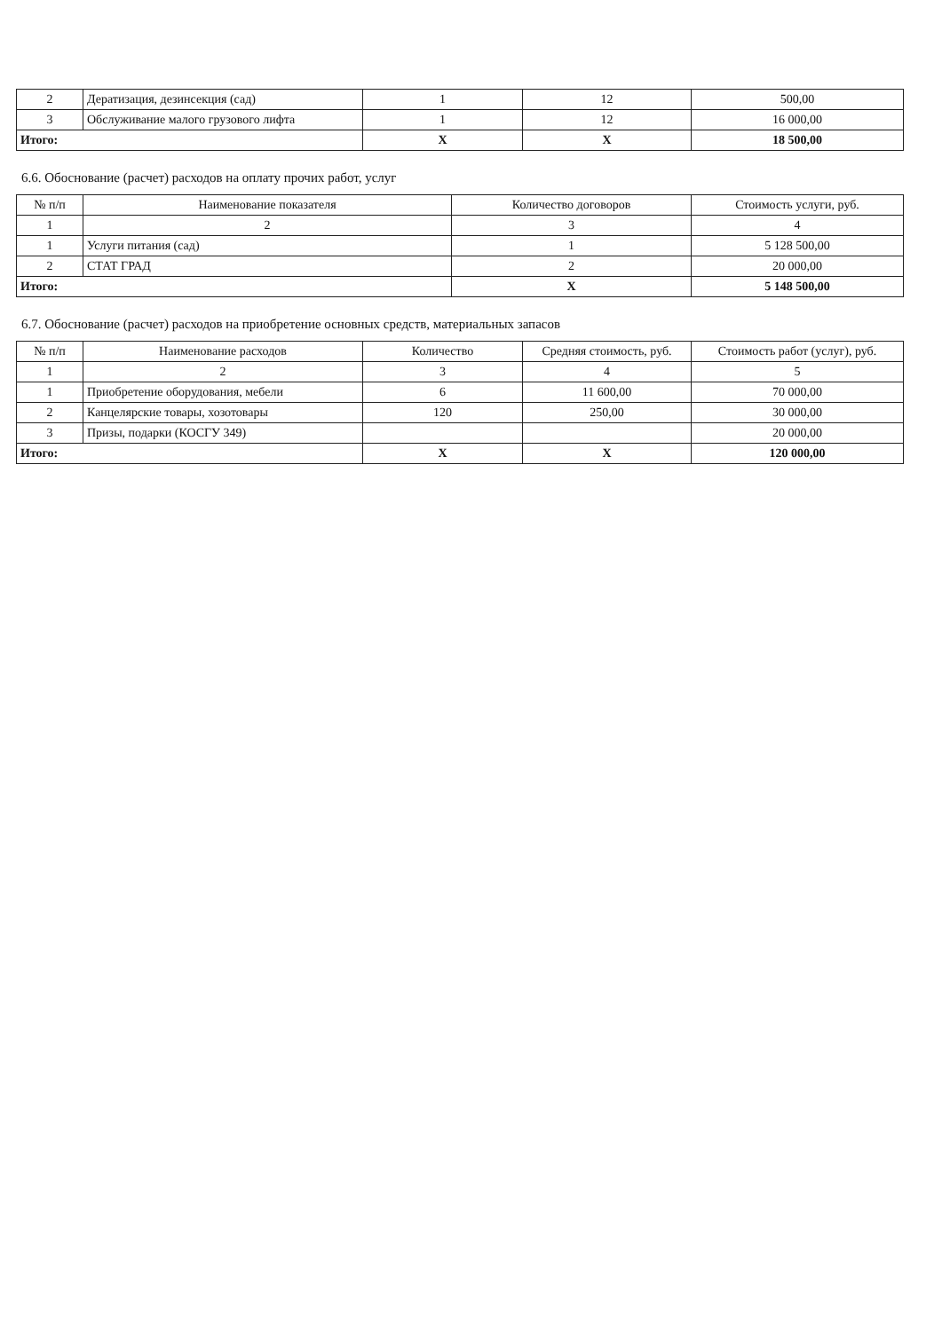| 2 | Дератизация, дезинсекция (сад) | 1 | 12 | 500,00 |
| 3 | Обслуживание малого грузового лифта | 1 | 12 | 16 000,00 |
| Итого: | | X | X | 18 500,00 |
6.6. Обоснование (расчет) расходов на оплату прочих работ, услуг
| № п/п | Наименование показателя | Количество договоров | Стоимость услуги, руб. |
| --- | --- | --- | --- |
| 1 | 2 | 3 | 4 |
| 1 | Услуги питания (сад) | 1 | 5 128 500,00 |
| 2 | СТАТ ГРАД | 2 | 20 000,00 |
| Итого: | | X | 5 148 500,00 |
6.7. Обоснование (расчет) расходов на приобретение основных средств, материальных запасов
| № п/п | Наименование расходов | Количество | Средняя стоимость, руб. | Стоимость работ (услуг), руб. |
| --- | --- | --- | --- | --- |
| 1 | 2 | 3 | 4 | 5 |
| 1 | Приобретение оборудования, мебели | 6 | 11 600,00 | 70 000,00 |
| 2 | Канцелярские товары, хозотовары | 120 | 250,00 | 30 000,00 |
| 3 | Призы, подарки (КОСГУ 349) | | | 20 000,00 |
| Итого: | | X | X | 120 000,00 |